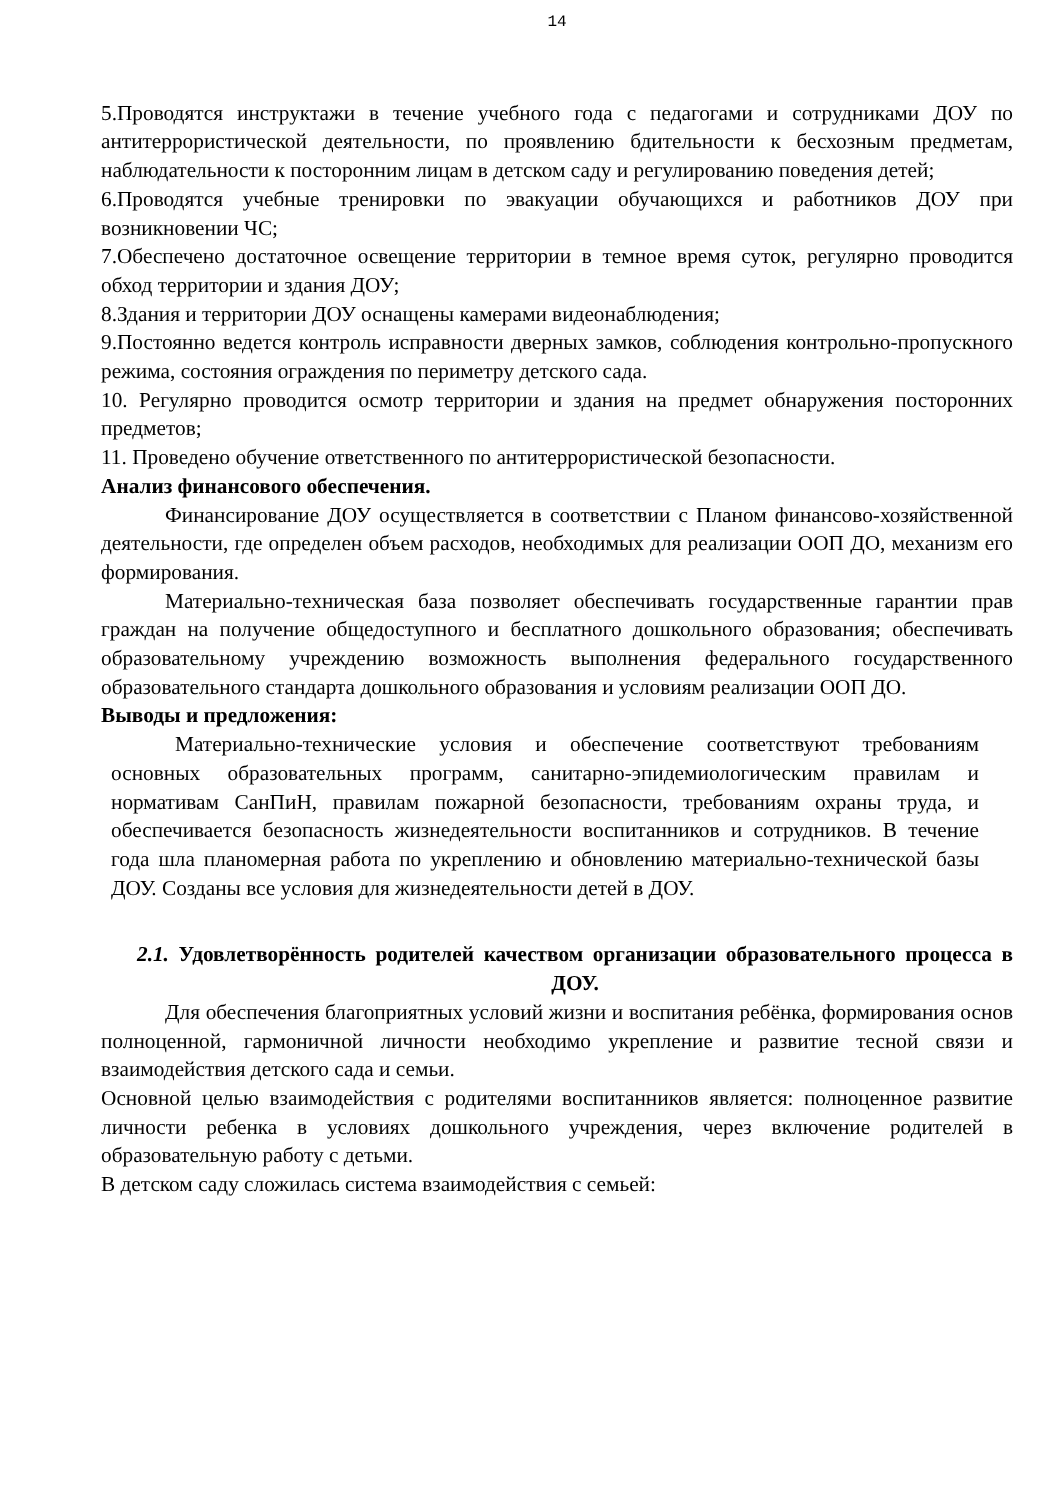14
5.Проводятся инструктажи в течение учебного года с педагогами и сотрудниками ДОУ по антитеррористической деятельности, по проявлению бдительности к бесхозным предметам, наблюдательности к посторонним лицам в детском саду и регулированию поведения детей;
6.Проводятся учебные тренировки по эвакуации обучающихся и работников ДОУ при возникновении ЧС;
7.Обеспечено достаточное освещение территории в темное время суток, регулярно проводится обход территории и здания ДОУ;
8.Здания и территории ДОУ оснащены камерами видеонаблюдения;
9.Постоянно ведется контроль исправности дверных замков, соблюдения контрольно-пропускного режима, состояния ограждения по периметру детского сада.
10. Регулярно проводится осмотр территории и здания на предмет обнаружения посторонних предметов;
11. Проведено обучение ответственного по антитеррористической безопасности.
Анализ финансового обеспечения.
Финансирование ДОУ осуществляется в соответствии с Планом финансово-хозяйственной деятельности, где определен объем расходов, необходимых для реализации ООП ДО, механизм его формирования.
Материально-техническая база позволяет обеспечивать государственные гарантии прав граждан на получение общедоступного и бесплатного дошкольного образования; обеспечивать образовательному учреждению возможность выполнения федерального государственного образовательного стандарта дошкольного образования и условиям реализации ООП ДО.
Выводы и предложения:
Материально-технические условия и обеспечение соответствуют требованиям основных образовательных программ, санитарно-эпидемиологическим правилам и нормативам СанПиН, правилам пожарной безопасности, требованиям охраны труда, и обеспечивается безопасность жизнедеятельности воспитанников и сотрудников. В течение года шла планомерная работа по укреплению и обновлению материально-технической базы ДОУ. Созданы все условия для жизнедеятельности детей в ДОУ.
2.1. Удовлетворённость родителей качеством организации образовательного процесса в ДОУ.
Для обеспечения благоприятных условий жизни и воспитания ребёнка, формирования основ полноценной, гармоничной личности необходимо укрепление и развитие тесной связи и взаимодействия детского сада и семьи.
Основной целью взаимодействия с родителями воспитанников является: полноценное развитие личности ребенка в условиях дошкольного учреждения, через включение родителей в образовательную работу с детьми.
В детском саду сложилась система взаимодействия с семьей: